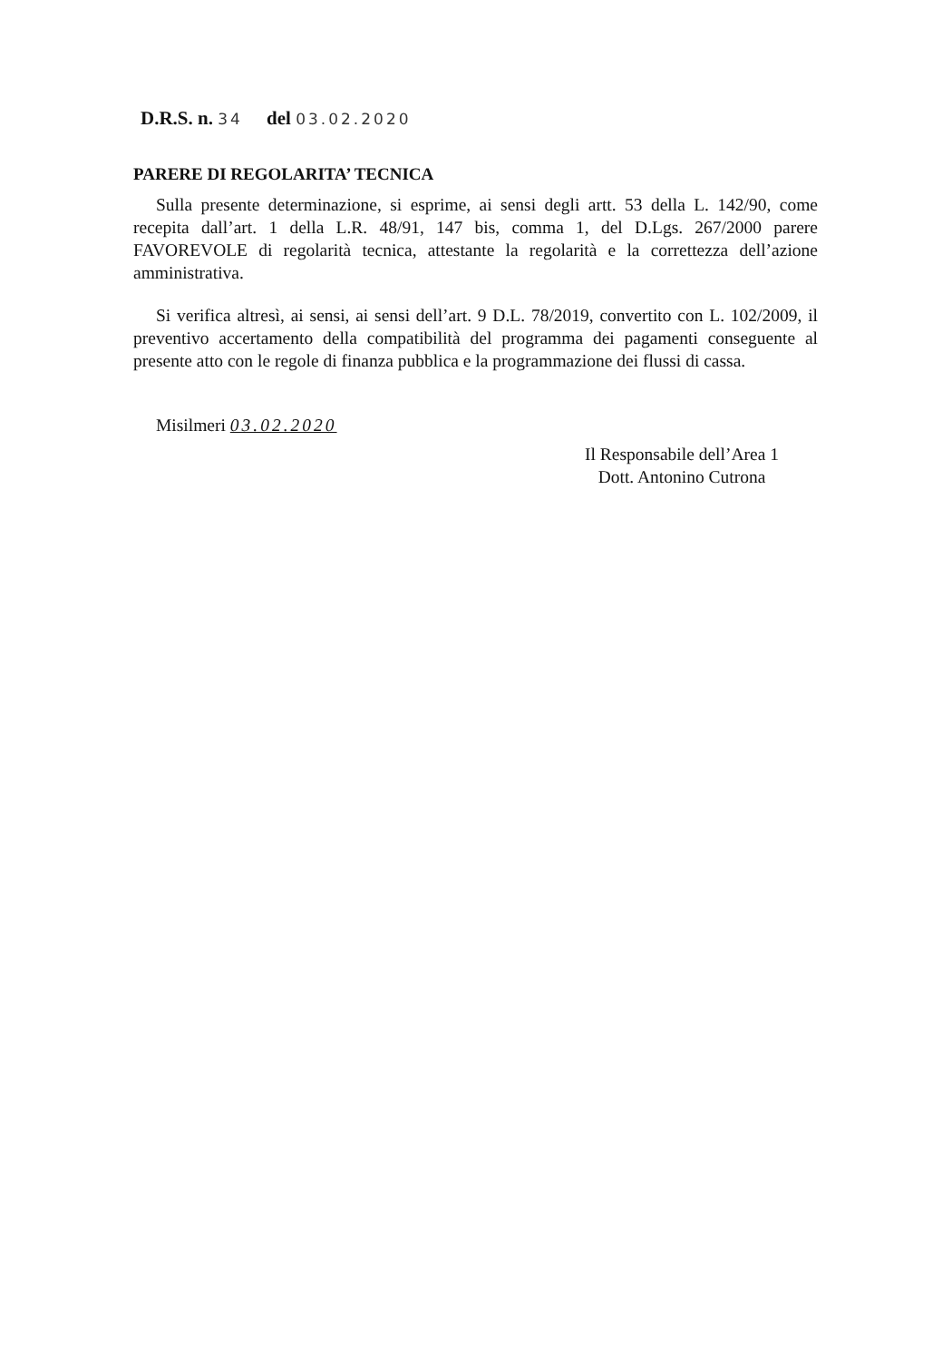D.R.S. n. 34 del 03.02.2020
PARERE DI REGOLARITA’ TECNICA
Sulla presente determinazione, si esprime, ai sensi degli artt. 53 della L. 142/90, come recepita dall’art. 1 della L.R. 48/91, 147 bis, comma 1, del D.Lgs. 267/2000 parere FAVOREVOLE di regolarità tecnica, attestante la regolarità e la correttezza dell’azione amministrativa.
Si verifica altresì, ai sensi, ai sensi dell’art. 9 D.L. 78/2019, convertito con L. 102/2009, il preventivo accertamento della compatibilità del programma dei pagamenti conseguente al presente atto con le regole di finanza pubblica e la programmazione dei flussi di cassa.
Misilmeri 03.02.2020
Il Responsabile dell’Area 1
Dott. Antonino Cutrona